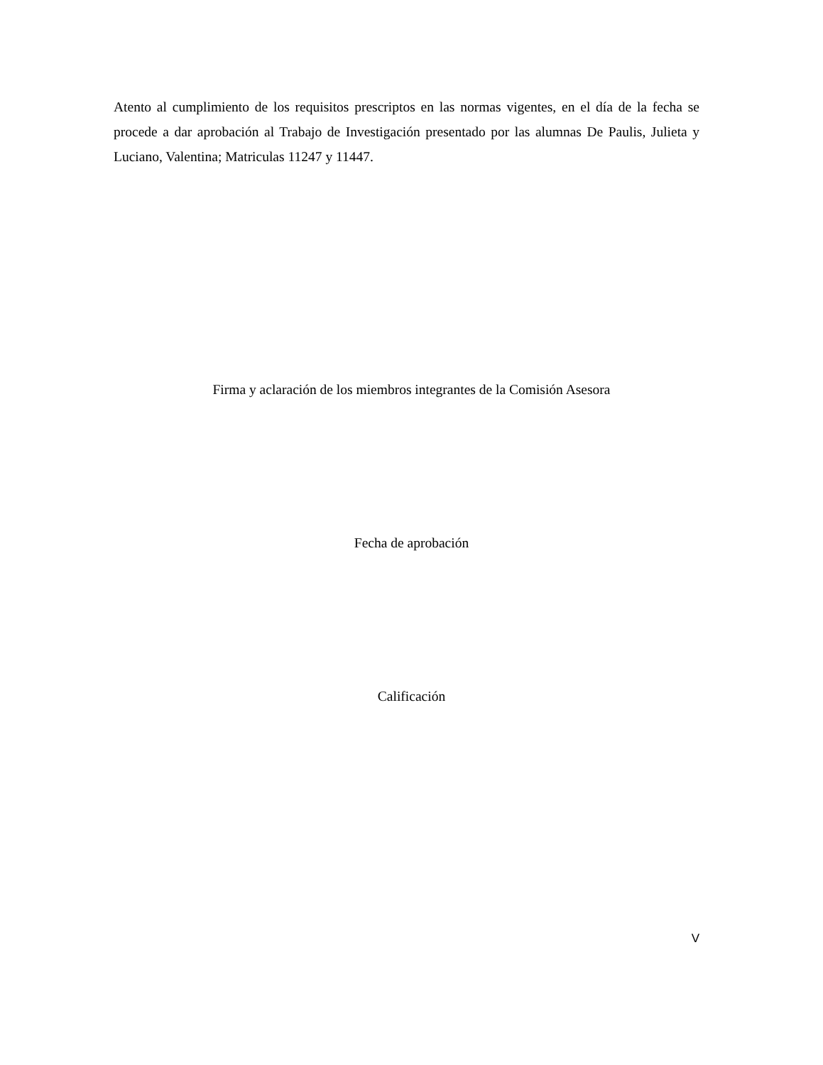Atento al cumplimiento de los requisitos prescriptos en las normas vigentes, en el día de la fecha se procede a dar aprobación al Trabajo de Investigación presentado por las alumnas De Paulis, Julieta y Luciano, Valentina; Matriculas 11247 y 11447.
Firma y aclaración de los miembros integrantes de la Comisión Asesora
Fecha de aprobación
Calificación
V